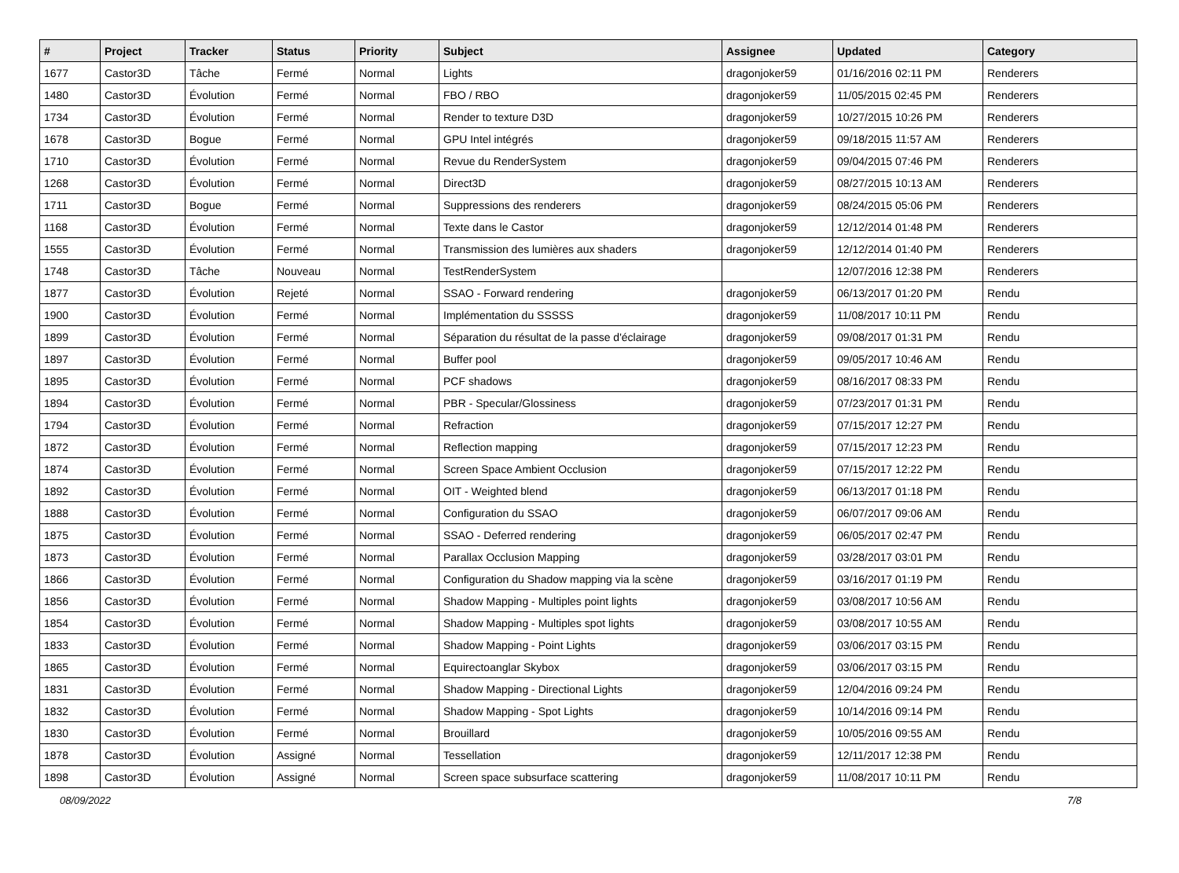| # | Project | Tracker | Status | Priority | Subject | Assignee | Updated | Category |
| --- | --- | --- | --- | --- | --- | --- | --- | --- |
| 1677 | Castor3D | Tâche | Fermé | Normal | Lights | dragonjoker59 | 01/16/2016 02:11 PM | Renderers |
| 1480 | Castor3D | Évolution | Fermé | Normal | FBO / RBO | dragonjoker59 | 11/05/2015 02:45 PM | Renderers |
| 1734 | Castor3D | Évolution | Fermé | Normal | Render to texture D3D | dragonjoker59 | 10/27/2015 10:26 PM | Renderers |
| 1678 | Castor3D | Bogue | Fermé | Normal | GPU Intel intégrés | dragonjoker59 | 09/18/2015 11:57 AM | Renderers |
| 1710 | Castor3D | Évolution | Fermé | Normal | Revue du RenderSystem | dragonjoker59 | 09/04/2015 07:46 PM | Renderers |
| 1268 | Castor3D | Évolution | Fermé | Normal | Direct3D | dragonjoker59 | 08/27/2015 10:13 AM | Renderers |
| 1711 | Castor3D | Bogue | Fermé | Normal | Suppressions des renderers | dragonjoker59 | 08/24/2015 05:06 PM | Renderers |
| 1168 | Castor3D | Évolution | Fermé | Normal | Texte dans le Castor | dragonjoker59 | 12/12/2014 01:48 PM | Renderers |
| 1555 | Castor3D | Évolution | Fermé | Normal | Transmission des lumières aux shaders | dragonjoker59 | 12/12/2014 01:40 PM | Renderers |
| 1748 | Castor3D | Tâche | Nouveau | Normal | TestRenderSystem | | 12/07/2016 12:38 PM | Renderers |
| 1877 | Castor3D | Évolution | Rejeté | Normal | SSAO - Forward rendering | dragonjoker59 | 06/13/2017 01:20 PM | Rendu |
| 1900 | Castor3D | Évolution | Fermé | Normal | Implémentation du SSSSS | dragonjoker59 | 11/08/2017 10:11 PM | Rendu |
| 1899 | Castor3D | Évolution | Fermé | Normal | Séparation du résultat de la passe d'éclairage | dragonjoker59 | 09/08/2017 01:31 PM | Rendu |
| 1897 | Castor3D | Évolution | Fermé | Normal | Buffer pool | dragonjoker59 | 09/05/2017 10:46 AM | Rendu |
| 1895 | Castor3D | Évolution | Fermé | Normal | PCF shadows | dragonjoker59 | 08/16/2017 08:33 PM | Rendu |
| 1894 | Castor3D | Évolution | Fermé | Normal | PBR - Specular/Glossiness | dragonjoker59 | 07/23/2017 01:31 PM | Rendu |
| 1794 | Castor3D | Évolution | Fermé | Normal | Refraction | dragonjoker59 | 07/15/2017 12:27 PM | Rendu |
| 1872 | Castor3D | Évolution | Fermé | Normal | Reflection mapping | dragonjoker59 | 07/15/2017 12:23 PM | Rendu |
| 1874 | Castor3D | Évolution | Fermé | Normal | Screen Space Ambient Occlusion | dragonjoker59 | 07/15/2017 12:22 PM | Rendu |
| 1892 | Castor3D | Évolution | Fermé | Normal | OIT - Weighted blend | dragonjoker59 | 06/13/2017 01:18 PM | Rendu |
| 1888 | Castor3D | Évolution | Fermé | Normal | Configuration du SSAO | dragonjoker59 | 06/07/2017 09:06 AM | Rendu |
| 1875 | Castor3D | Évolution | Fermé | Normal | SSAO - Deferred rendering | dragonjoker59 | 06/05/2017 02:47 PM | Rendu |
| 1873 | Castor3D | Évolution | Fermé | Normal | Parallax Occlusion Mapping | dragonjoker59 | 03/28/2017 03:01 PM | Rendu |
| 1866 | Castor3D | Évolution | Fermé | Normal | Configuration du Shadow mapping via la scène | dragonjoker59 | 03/16/2017 01:19 PM | Rendu |
| 1856 | Castor3D | Évolution | Fermé | Normal | Shadow Mapping - Multiples point lights | dragonjoker59 | 03/08/2017 10:56 AM | Rendu |
| 1854 | Castor3D | Évolution | Fermé | Normal | Shadow Mapping - Multiples spot lights | dragonjoker59 | 03/08/2017 10:55 AM | Rendu |
| 1833 | Castor3D | Évolution | Fermé | Normal | Shadow Mapping - Point Lights | dragonjoker59 | 03/06/2017 03:15 PM | Rendu |
| 1865 | Castor3D | Évolution | Fermé | Normal | Equirectoanglar Skybox | dragonjoker59 | 03/06/2017 03:15 PM | Rendu |
| 1831 | Castor3D | Évolution | Fermé | Normal | Shadow Mapping - Directional Lights | dragonjoker59 | 12/04/2016 09:24 PM | Rendu |
| 1832 | Castor3D | Évolution | Fermé | Normal | Shadow Mapping - Spot Lights | dragonjoker59 | 10/14/2016 09:14 PM | Rendu |
| 1830 | Castor3D | Évolution | Fermé | Normal | Brouillard | dragonjoker59 | 10/05/2016 09:55 AM | Rendu |
| 1878 | Castor3D | Évolution | Assigné | Normal | Tessellation | dragonjoker59 | 12/11/2017 12:38 PM | Rendu |
| 1898 | Castor3D | Évolution | Assigné | Normal | Screen space subsurface scattering | dragonjoker59 | 11/08/2017 10:11 PM | Rendu |
08/09/2022 7/8